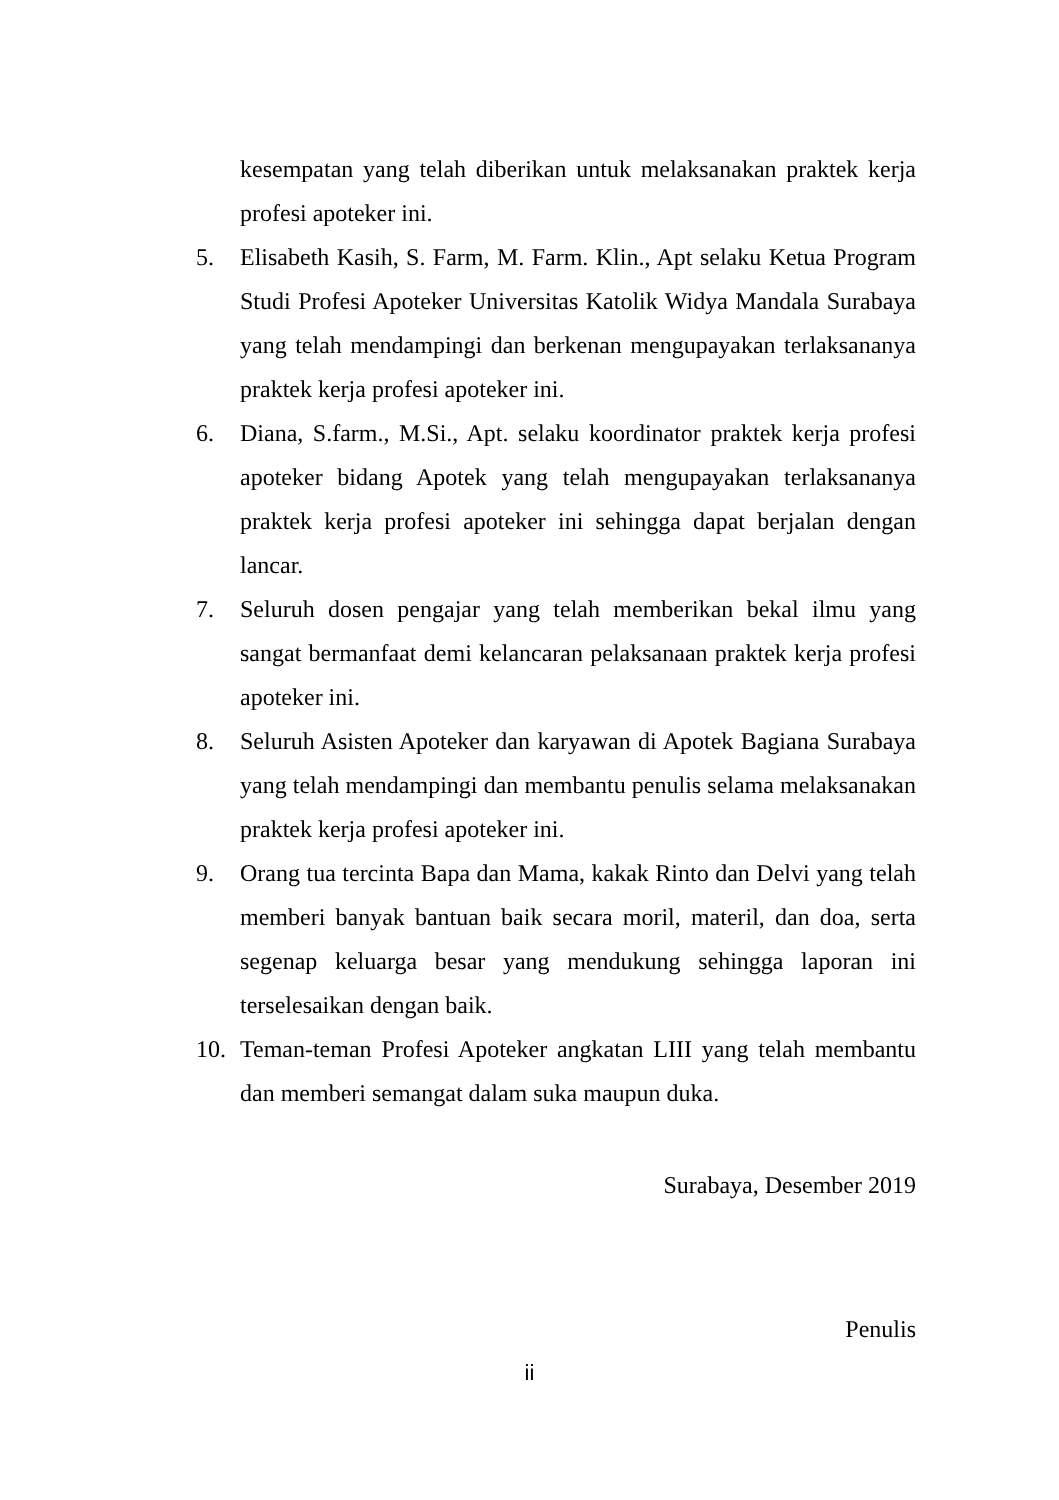kesempatan yang telah diberikan untuk melaksanakan praktek kerja profesi apoteker ini.
5. Elisabeth Kasih, S. Farm, M. Farm. Klin., Apt selaku Ketua Program Studi Profesi Apoteker Universitas Katolik Widya Mandala Surabaya yang telah mendampingi dan berkenan mengupayakan terlaksananya praktek kerja profesi apoteker ini.
6. Diana, S.farm., M.Si., Apt. selaku koordinator praktek kerja profesi apoteker bidang Apotek yang telah mengupayakan terlaksananya praktek kerja profesi apoteker ini sehingga dapat berjalan dengan lancar.
7. Seluruh dosen pengajar yang telah memberikan bekal ilmu yang sangat bermanfaat demi kelancaran pelaksanaan praktek kerja profesi apoteker ini.
8. Seluruh Asisten Apoteker dan karyawan di Apotek Bagiana Surabaya yang telah mendampingi dan membantu penulis selama melaksanakan praktek kerja profesi apoteker ini.
9. Orang tua tercinta Bapa dan Mama, kakak Rinto dan Delvi yang telah memberi banyak bantuan baik secara moril, materil, dan doa, serta segenap keluarga besar yang mendukung sehingga laporan ini terselesaikan dengan baik.
10. Teman-teman Profesi Apoteker angkatan LIII yang telah membantu dan memberi semangat dalam suka maupun duka.
Surabaya, Desember 2019
Penulis
ii